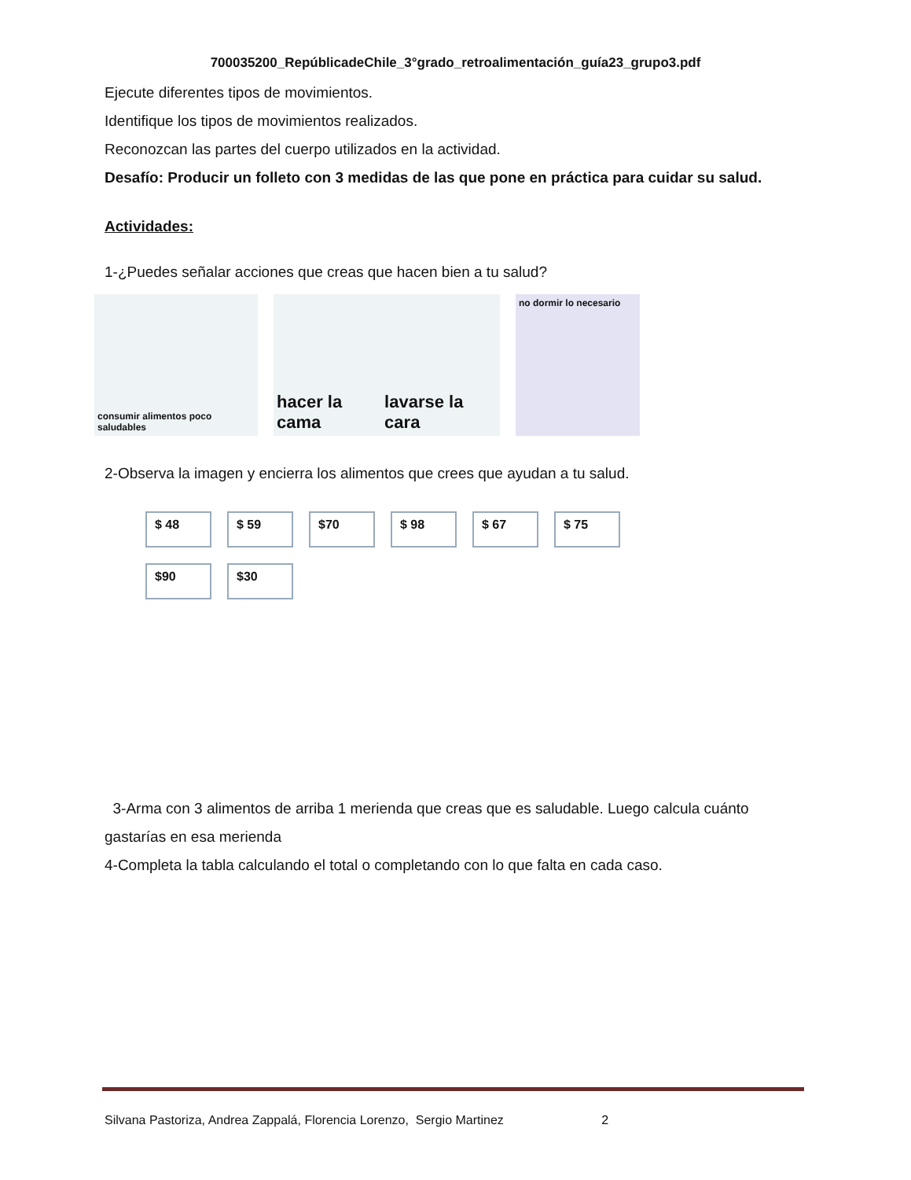700035200_RepúblicadeChile_3°grado_retroalimentación_guía23_grupo3.pdf
Ejecute diferentes tipos de movimientos.
Identifique los tipos de movimientos realizados.
Reconozcan las partes del cuerpo utilizados en la actividad.
Desafío: Producir un folleto con 3 medidas de las que pone en práctica para cuidar su salud.
Actividades:
1-¿Puedes señalar acciones que creas que hacen bien a tu salud?
consumir alimentos poco saludables
hacer la cama lavarse la cara
no dormir lo necesario
2-Observa la imagen y encierra los alimentos que crees que ayudan a tu salud.
$ 48
$ 59
$70
$ 98
$ 67
$ 75
$90
$30
3-Arma con 3 alimentos de arriba 1 merienda que creas que es saludable. Luego calcula cuánto gastarías en esa merienda
4-Completa la tabla calculando el total o completando con lo que falta en cada caso.
Silvana Pastoriza, Andrea Zappalá, Florencia Lorenzo, Sergio Martinez 2